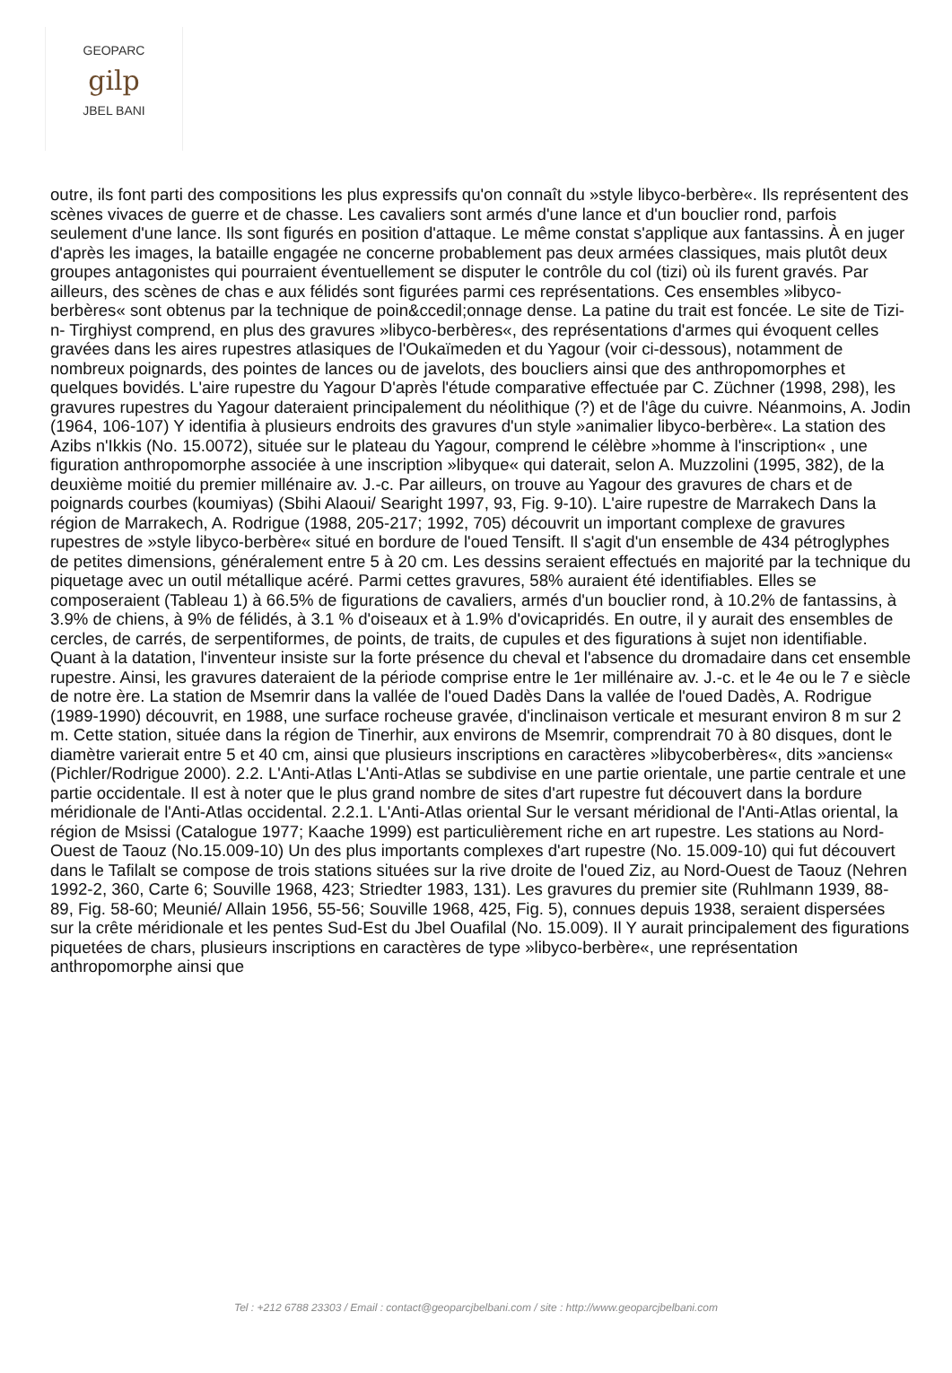GEOPARC
gilp
JBEL BANI
outre, ils font parti des compositions les plus expressifs qu'on connaît du »style libyco-berbère«. Ils représentent des scènes vivaces de guerre et de chasse. Les cavaliers sont armés d'une lance et d'un bouclier rond, parfois seulement d'une lance. Ils sont figurés en position d'attaque. Le même constat s'applique aux fantassins. À en juger d'après les images, la bataille engagée ne concerne probablement pas deux armées classiques, mais plutôt deux groupes antagonistes qui pourraient éventuellement se disputer le contrôle du col (tizi) où ils furent gravés. Par ailleurs, des scènes de chas e aux félidés sont figurées parmi ces représentations. Ces ensembles »libyco-berbères« sont obtenus par la technique de poin&ccedil;onnage dense. La patine du trait est foncée. Le site de Tizi-n- Tirghiyst comprend, en plus des gravures »libyco-berbères«, des représentations d'armes qui évoquent celles gravées dans les aires rupestres atlasiques de l'Oukaïmeden et du Yagour (voir ci-dessous), notamment de nombreux poignards, des pointes de lances ou de javelots, des boucliers ainsi que des anthropomorphes et quelques bovidés. L'aire rupestre du Yagour D'après l'étude comparative effectuée par C. Züchner (1998, 298), les gravures rupestres du Yagour dateraient principalement du néolithique (?) et de l'âge du cuivre. Néanmoins, A. Jodin (1964, 106-107) Y identifia à plusieurs endroits des gravures d'un style »animalier libyco-berbère«. La station des Azibs n'Ikkis (No. 15.0072), située sur le plateau du Yagour, comprend le célèbre »homme à l'inscription« , une figuration anthropomorphe associée à une inscription »libyque« qui daterait, selon A. Muzzolini (1995, 382), de la deuxième moitié du premier millénaire av. J.-c. Par ailleurs, on trouve au Yagour des gravures de chars et de poignards courbes (koumiyas) (Sbihi Alaoui/ Searight 1997, 93, Fig. 9-10). L'aire rupestre de Marrakech Dans la région de Marrakech, A. Rodrigue (1988, 205-217; 1992, 705) découvrit un important complexe de gravures rupestres de »style libyco-berbère« situé en bordure de l'oued Tensift. Il s'agit d'un ensemble de 434 pétroglyphes de petites dimensions, généralement entre 5 à 20 cm. Les dessins seraient effectués en majorité par la technique du piquetage avec un outil métallique acéré. Parmi cettes gravures, 58% auraient été identifiables. Elles se composeraient (Tableau 1) à 66.5% de figurations de cavaliers, armés d'un bouclier rond, à 10.2% de fantassins, à 3.9% de chiens, à 9% de félidés, à 3.1 % d'oiseaux et à 1.9% d'ovicapridés. En outre, il y aurait des ensembles de cercles, de carrés, de serpentiformes, de points, de traits, de cupules et des figurations à sujet non identifiable. Quant à la datation, l'inventeur insiste sur la forte présence du cheval et l'absence du dromadaire dans cet ensemble rupestre. Ainsi, les gravures dateraient de la période comprise entre le 1er millénaire av. J.-c. et le 4e ou le 7 e siècle de notre ère. La station de Msemrir dans la vallée de l'oued Dadès Dans la vallée de l'oued Dadès, A. Rodrigue (1989-1990) découvrit, en 1988, une surface rocheuse gravée, d'inclinaison verticale et mesurant environ 8 m sur 2 m. Cette station, située dans la région de Tinerhir, aux environs de Msemrir, comprendrait 70 à 80 disques, dont le diamètre varierait entre 5 et 40 cm, ainsi que plusieurs inscriptions en caractères »libycoberbères«, dits »anciens« (Pichler/Rodrigue 2000). 2.2. L'Anti-Atlas L'Anti-Atlas se subdivise en une partie orientale, une partie centrale et une partie occidentale. Il est à noter que le plus grand nombre de sites d'art rupestre fut découvert dans la bordure méridionale de l'Anti-Atlas occidental. 2.2.1. L'Anti-Atlas oriental Sur le versant méridional de l'Anti-Atlas oriental, la région de Msissi (Catalogue 1977; Kaache 1999) est particulièrement riche en art rupestre. Les stations au Nord-Ouest de Taouz (No.15.009-10) Un des plus importants complexes d'art rupestre (No. 15.009-10) qui fut découvert dans le Tafilalt se compose de trois stations situées sur la rive droite de l'oued Ziz, au Nord-Ouest de Taouz (Nehren 1992-2, 360, Carte 6; Souville 1968, 423; Striedter 1983, 131). Les gravures du premier site (Ruhlmann 1939, 88-89, Fig. 58-60; Meunié/ Allain 1956, 55-56; Souville 1968, 425, Fig. 5), connues depuis 1938, seraient dispersées sur la crête méridionale et les pentes Sud-Est du Jbel Ouafilal (No. 15.009). Il Y aurait principalement des figurations piquetées de chars, plusieurs inscriptions en caractères de type »libyco-berbère«, une représentation anthropomorphe ainsi que
Tel : +212 6788 23303 / Email : contact@geoparcjbelbani.com / site : http://www.geoparcjbelbani.com